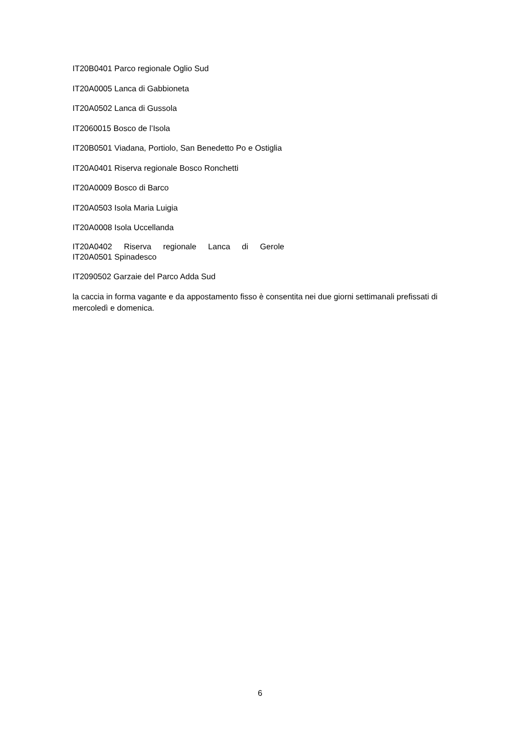IT20B0401 Parco regionale Oglio Sud
IT20A0005 Lanca di Gabbioneta
IT20A0502 Lanca di Gussola
IT2060015 Bosco de l’Isola
IT20B0501 Viadana, Portiolo, San Benedetto Po e Ostiglia
IT20A0401 Riserva regionale Bosco Ronchetti
IT20A0009 Bosco di Barco
IT20A0503 Isola Maria Luigia
IT20A0008 Isola Uccellanda
IT20A0402 Riserva regionale Lanca di Gerole
IT20A0501 Spinadesco
IT2090502 Garzaie del Parco Adda Sud
la caccia in forma vagante e da appostamento fisso è consentita nei due giorni settimanali prefissati di mercoledì e domenica.
6